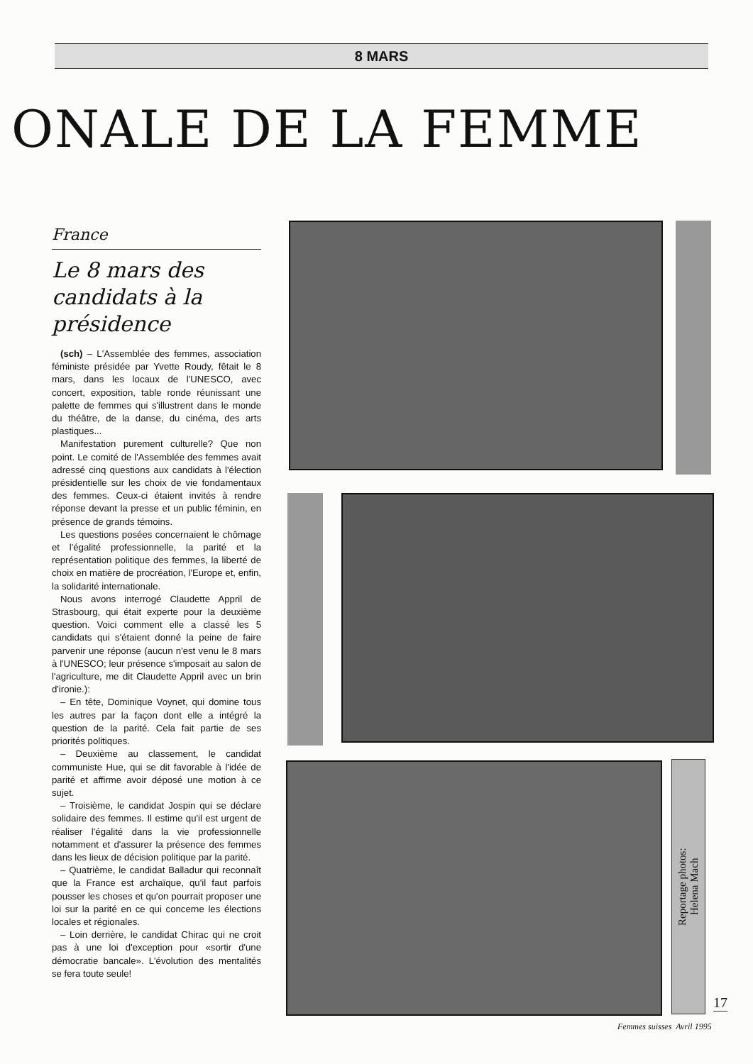8 MARS
ONALE DE LA FEMME
France
Le 8 mars des candidats à la présidence
(sch) – L'Assemblée des femmes, association féministe présidée par Yvette Roudy, fêtait le 8 mars, dans les locaux de l'UNESCO, avec concert, exposition, table ronde réunissant une palette de femmes qui s'illustrent dans le monde du théâtre, de la danse, du cinéma, des arts plastiques...
Manifestation purement culturelle? Que non point. Le comité de l'Assemblée des femmes avait adressé cinq questions aux candidats à l'élection présidentielle sur les choix de vie fondamentaux des femmes. Ceux-ci étaient invités à rendre réponse devant la presse et un public féminin, en présence de grands témoins.
Les questions posées concernaient le chômage et l'égalité professionnelle, la parité et la représentation politique des femmes, la liberté de choix en matière de procréation, l'Europe et, enfin, la solidarité internationale.
Nous avons interrogé Claudette Appril de Strasbourg, qui était experte pour la deuxième question. Voici comment elle a classé les 5 candidats qui s'étaient donné la peine de faire parvenir une réponse (aucun n'est venu le 8 mars à l'UNESCO; leur présence s'imposait au salon de l'agriculture, me dit Claudette Appril avec un brin d'ironie.):
– En tête, Dominique Voynet, qui domine tous les autres par la façon dont elle a intégré la question de la parité. Cela fait partie de ses priorités politiques.
– Deuxième au classement, le candidat communiste Hue, qui se dit favorable à l'idée de parité et affirme avoir déposé une motion à ce sujet.
– Troisième, le candidat Jospin qui se déclare solidaire des femmes. Il estime qu'il est urgent de réaliser l'égalité dans la vie professionnelle notamment et d'assurer la présence des femmes dans les lieux de décision politique par la parité.
– Quatrième, le candidat Balladur qui reconnaît que la France est archaïque, qu'il faut parfois pousser les choses et qu'on pourrait proposer une loi sur la parité en ce qui concerne les élections locales et régionales.
– Loin derrière, le candidat Chirac qui ne croit pas à une loi d'exception pour «sortir d'une démocratie bancale». L'évolution des mentalités se fera toute seule!
Reportage photos:
Helena Mach
17
Femmes suisses Avril 1995